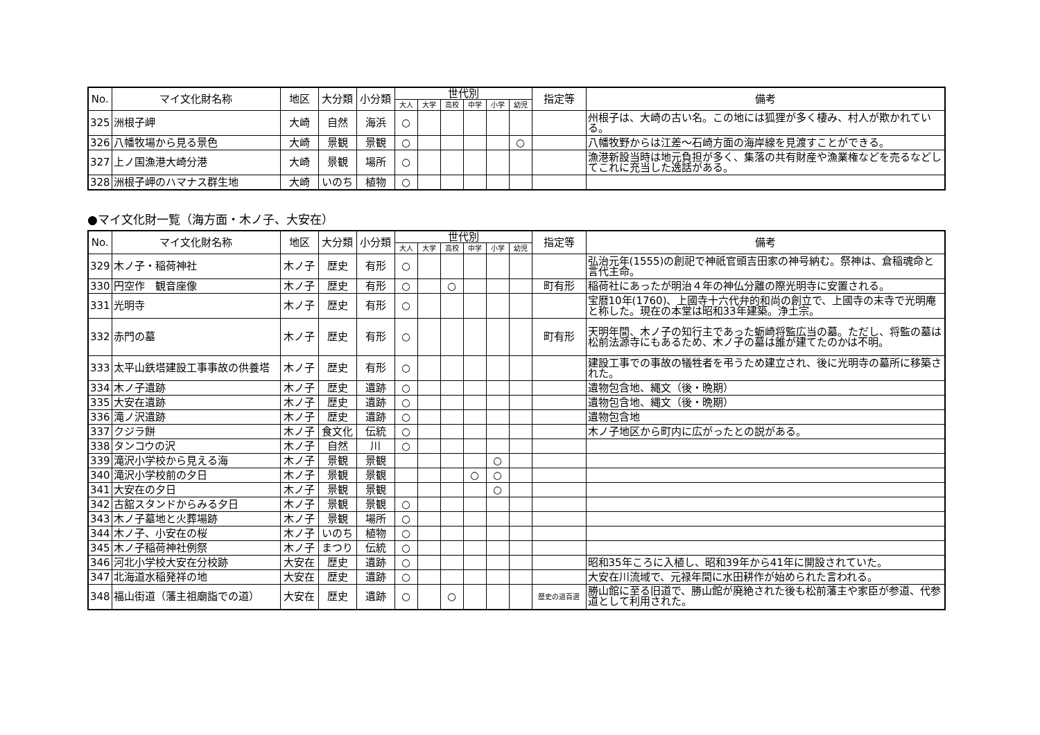| No. | マイ文化財名称 | 地区 | 大分類 | 小分類 | 世代別 | | | | | | 指定等 | 備考 |
| --- | --- | --- | --- | --- | --- | --- | --- | --- | --- | --- | --- | --- |
| | | | | | 大人 | 大学 | 高校 | 中学 | 小学 | 幼児 | | |
| 325 | 洲根子岬 | 大崎 | 自然 | 海浜 | ○ | | | | | | | 州根子は、大崎の古い名。この地には狐狸が多く棲み、村人が欺かれている。 |
| 326 | 八幡牧場から見る景色 | 大崎 | 景観 | 景観 | ○ | | | | | ○ | | 八幡牧野からは江差～石崎方面の海岸線を見渡すことができる。 |
| 327 | 上ノ国漁港大崎分港 | 大崎 | 景観 | 場所 | ○ | | | | | | | 漁港新設当時は地元負担が多く、集落の共有財産や漁業権などを売るなどしてこれに充当した逸話がある。 |
| 328 | 洲根子岬のハマナス群生地 | 大崎 | いのち | 植物 | ○ | | | | | | | |
●マイ文化財一覧（海方面・木ノ子、大安在）
| No. | マイ文化財名称 | 地区 | 大分類 | 小分類 | 世代別 | | | | | | 指定等 | 備考 |
| --- | --- | --- | --- | --- | --- | --- | --- | --- | --- | --- | --- | --- |
| | | | | | 大人 | 大学 | 高校 | 中学 | 小学 | 幼児 | | |
| 329 | 木ノ子・稲荷神社 | 木ノ子 | 歴史 | 有形 | ○ | | | | | | | 弘治元年(1555)の創祀で神祇官頭吉田家の神号納む。祭神は、倉稲魂命と言代主命。 |
| 330 | 円空作 観音座像 | 木ノ子 | 歴史 | 有形 | ○ | | ○ | | | | 町有形 | 稲荷社にあったが明治４年の神仏分離の際光明寺に安置される。 |
| 331 | 光明寺 | 木ノ子 | 歴史 | 有形 | ○ | | | | | | | 宝暦10年(1760)、上國寺十六代弁的和尚の創立で、上國寺の末寺で光明庵と称した。現在の本堂は昭和33年建築。浄土宗。 |
| 332 | 赤門の墓 | 木ノ子 | 歴史 | 有形 | ○ | | | | | | 町有形 | 天明年間、木ノ子の知行主であった蛎崎将監広当の墓。ただし、将監の墓は松前法源寺にもあるため、木ノ子の墓は誰が建てたのかは不明。 |
| 333 | 太平山鉄塔建設工事事故の供養塔 | 木ノ子 | 歴史 | 有形 | ○ | | | | | | | 建設工事での事故の犠牲者を弔うため建立され、後に光明寺の墓所に移築された。 |
| 334 | 木ノ子遺跡 | 木ノ子 | 歴史 | 遺跡 | ○ | | | | | | | 遺物包含地、縄文（後・晩期） |
| 335 | 大安在遺跡 | 木ノ子 | 歴史 | 遺跡 | ○ | | | | | | | 遺物包含地、縄文（後・晩期） |
| 336 | 滝ノ沢遺跡 | 木ノ子 | 歴史 | 遺跡 | ○ | | | | | | | 遺物包含地 |
| 337 | クジラ餅 | 木ノ子 | 食文化 | 伝統 | ○ | | | | | | | 木ノ子地区から町内に広がったとの説がある。 |
| 338 | タンコウの沢 | 木ノ子 | 自然 | 川 | ○ | | | | | | | |
| 339 | 滝沢小学校から見える海 | 木ノ子 | 景観 | 景観 | | | | | ○ | | | |
| 340 | 滝沢小学校前の夕日 | 木ノ子 | 景観 | 景観 | | | | ○ | ○ | | | |
| 341 | 大安在の夕日 | 木ノ子 | 景観 | 景観 | | | | | ○ | | | |
| 342 | 古舘スタンドからみる夕日 | 木ノ子 | 景観 | 景観 | ○ | | | | | | | |
| 343 | 木ノ子墓地と火葬場跡 | 木ノ子 | 景観 | 場所 | ○ | | | | | | | |
| 344 | 木ノ子、小安在の桜 | 木ノ子 | いのち | 植物 | ○ | | | | | | | |
| 345 | 木ノ子稲荷神社例祭 | 木ノ子 | まつり | 伝統 | ○ | | | | | | | |
| 346 | 河北小学校大安在分校跡 | 大安在 | 歴史 | 遺跡 | ○ | | | | | | | 昭和35年ころに入植し、昭和39年から41年に開設されていた。 |
| 347 | 北海道水稲発祥の地 | 大安在 | 歴史 | 遺跡 | ○ | | | | | | | 大安在川流域で、元禄年間に水田耕作が始められた言われる。 |
| 348 | 福山街道（藩主祖廟詣での道） | 大安在 | 歴史 | 遺跡 | ○ | | ○ | | | | 歴史の道百選 | 勝山館に至る旧道で、勝山館が廃絶された後も松前藩主や家臣が参道、代参道として利用された。 |